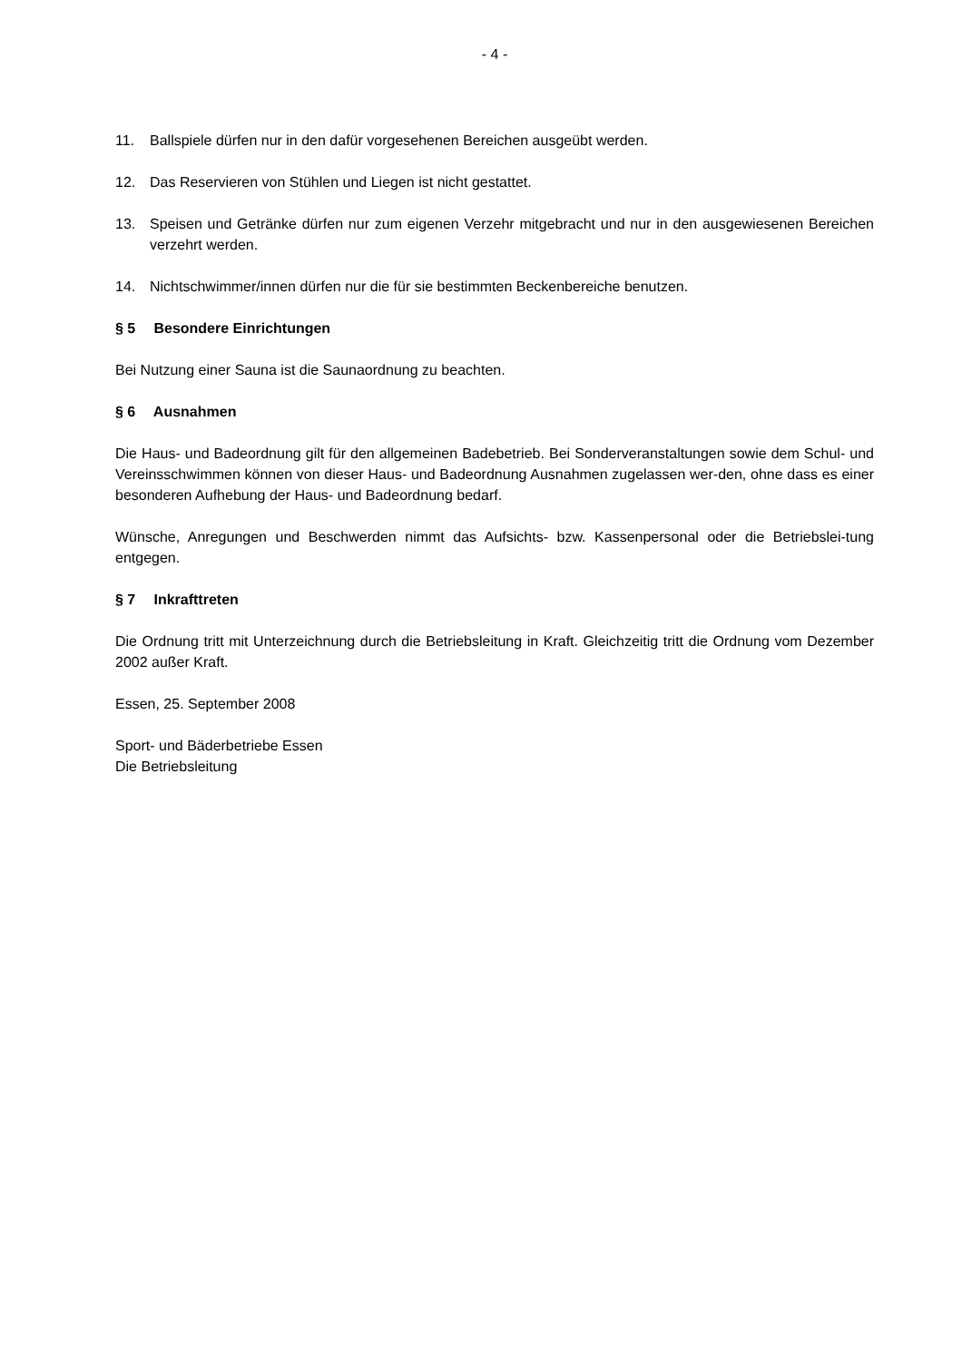- 4 -
11. Ballspiele dürfen nur in den dafür vorgesehenen Bereichen ausgeübt werden.
12. Das Reservieren von Stühlen und Liegen ist nicht gestattet.
13. Speisen und Getränke dürfen nur zum eigenen Verzehr mitgebracht und nur in den ausgewiesenen Bereichen verzehrt werden.
14. Nichtschwimmer/innen dürfen nur die für sie bestimmten Beckenbereiche benutzen.
§ 5 Besondere Einrichtungen
Bei Nutzung einer Sauna ist die Saunaordnung zu beachten.
§ 6 Ausnahmen
Die Haus- und Badeordnung gilt für den allgemeinen Badebetrieb. Bei Sonderveranstaltungen sowie dem Schul- und Vereinsschwimmen können von dieser Haus- und Badeordnung Ausnahmen zugelassen wer-den, ohne dass es einer besonderen Aufhebung der Haus- und Badeordnung bedarf.
Wünsche, Anregungen und Beschwerden nimmt das Aufsichts- bzw. Kassenpersonal oder die Betriebslei-tung entgegen.
§ 7 Inkrafttreten
Die Ordnung tritt mit Unterzeichnung durch die Betriebsleitung in Kraft. Gleichzeitig tritt die Ordnung vom Dezember 2002 außer Kraft.
Essen, 25. September 2008
Sport- und Bäderbetriebe Essen
Die Betriebsleitung